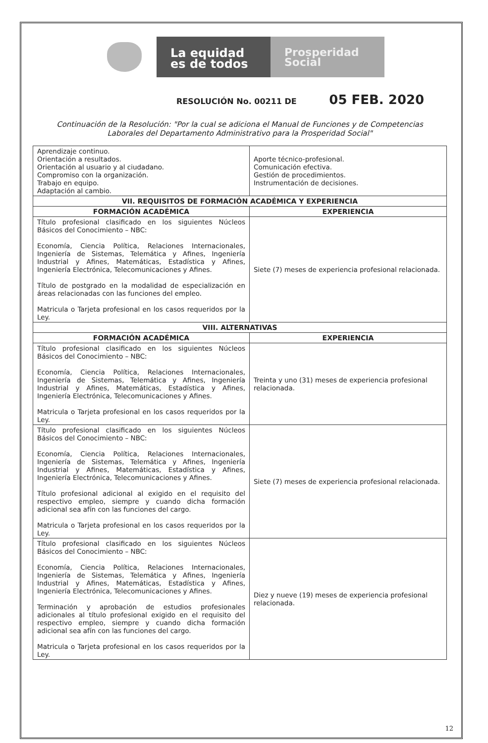La equidad
es de todos
Prosperidad
Social
RESOLUCIÓN No. 00211 DE 05 FEB. 2020
Continuación de la Resolución: "Por la cual se adiciona el Manual de Funciones y de Competencias
Laborales del Departamento Administrativo para la Prosperidad Social"
| Aprendizaje continuo. Orientación a resultados. Orientación al usuario y al ciudadano. Compromiso con la organización. Trabajo en equipo. Adaptación al cambio. | Aporte técnico-profesional. Comunicación efectiva. Gestión de procedimientos. Instrumentación de decisiones. |
| VII. REQUISITOS DE FORMACIÓN ACADÉMICA Y EXPERIENCIA | |
| FORMACIÓN ACADÉMICA | EXPERIENCIA |
| Título profesional clasificado en los siguientes Núcleos Básicos del Conocimiento – NBC: Economía, Ciencia Política, Relaciones Internacionales, Ingeniería de Sistemas, Telemática y Afines, Ingeniería Industrial y Afines, Matemáticas, Estadística y Afines, Ingeniería Electrónica, Telecomunicaciones y Afines. Título de postgrado en la modalidad de especialización en áreas relacionadas con las funciones del empleo. Matricula o Tarjeta profesional en los casos requeridos por la Ley. | Siete (7) meses de experiencia profesional relacionada. |
| VIII. ALTERNATIVAS | |
| FORMACIÓN ACADÉMICA | EXPERIENCIA |
| Título profesional clasificado en los siguientes Núcleos Básicos del Conocimiento – NBC: Economía, Ciencia Política, Relaciones Internacionales, Ingeniería de Sistemas, Telemática y Afines, Ingeniería Industrial y Afines, Matemáticas, Estadística y Afines, Ingeniería Electrónica, Telecomunicaciones y Afines. Matricula o Tarjeta profesional en los casos requeridos por la Ley. | Treinta y uno (31) meses de experiencia profesional relacionada. |
| Título profesional clasificado en los siguientes Núcleos Básicos del Conocimiento – NBC: Economía, Ciencia Política, Relaciones Internacionales, Ingeniería de Sistemas, Telemática y Afines, Ingeniería Industrial y Afines, Matemáticas, Estadística y Afines, Ingeniería Electrónica, Telecomunicaciones y Afines. Título profesional adicional al exigido en el requisito del respectivo empleo, siempre y cuando dicha formación adicional sea afín con las funciones del cargo. Matricula o Tarjeta profesional en los casos requeridos por la Ley. | Siete (7) meses de experiencia profesional relacionada. |
| Título profesional clasificado en los siguientes Núcleos Básicos del Conocimiento – NBC: Economía, Ciencia Política, Relaciones Internacionales, Ingeniería de Sistemas, Telemática y Afines, Ingeniería Industrial y Afines, Matemáticas, Estadística y Afines, Ingeniería Electrónica, Telecomunicaciones y Afines. Terminación y aprobación de estudios profesionales adicionales al título profesional exigido en el requisito del respectivo empleo, siempre y cuando dicha formación adicional sea afín con las funciones del cargo. Matricula o Tarjeta profesional en los casos requeridos por la Ley. | Diez y nueve (19) meses de experiencia profesional relacionada. |
12